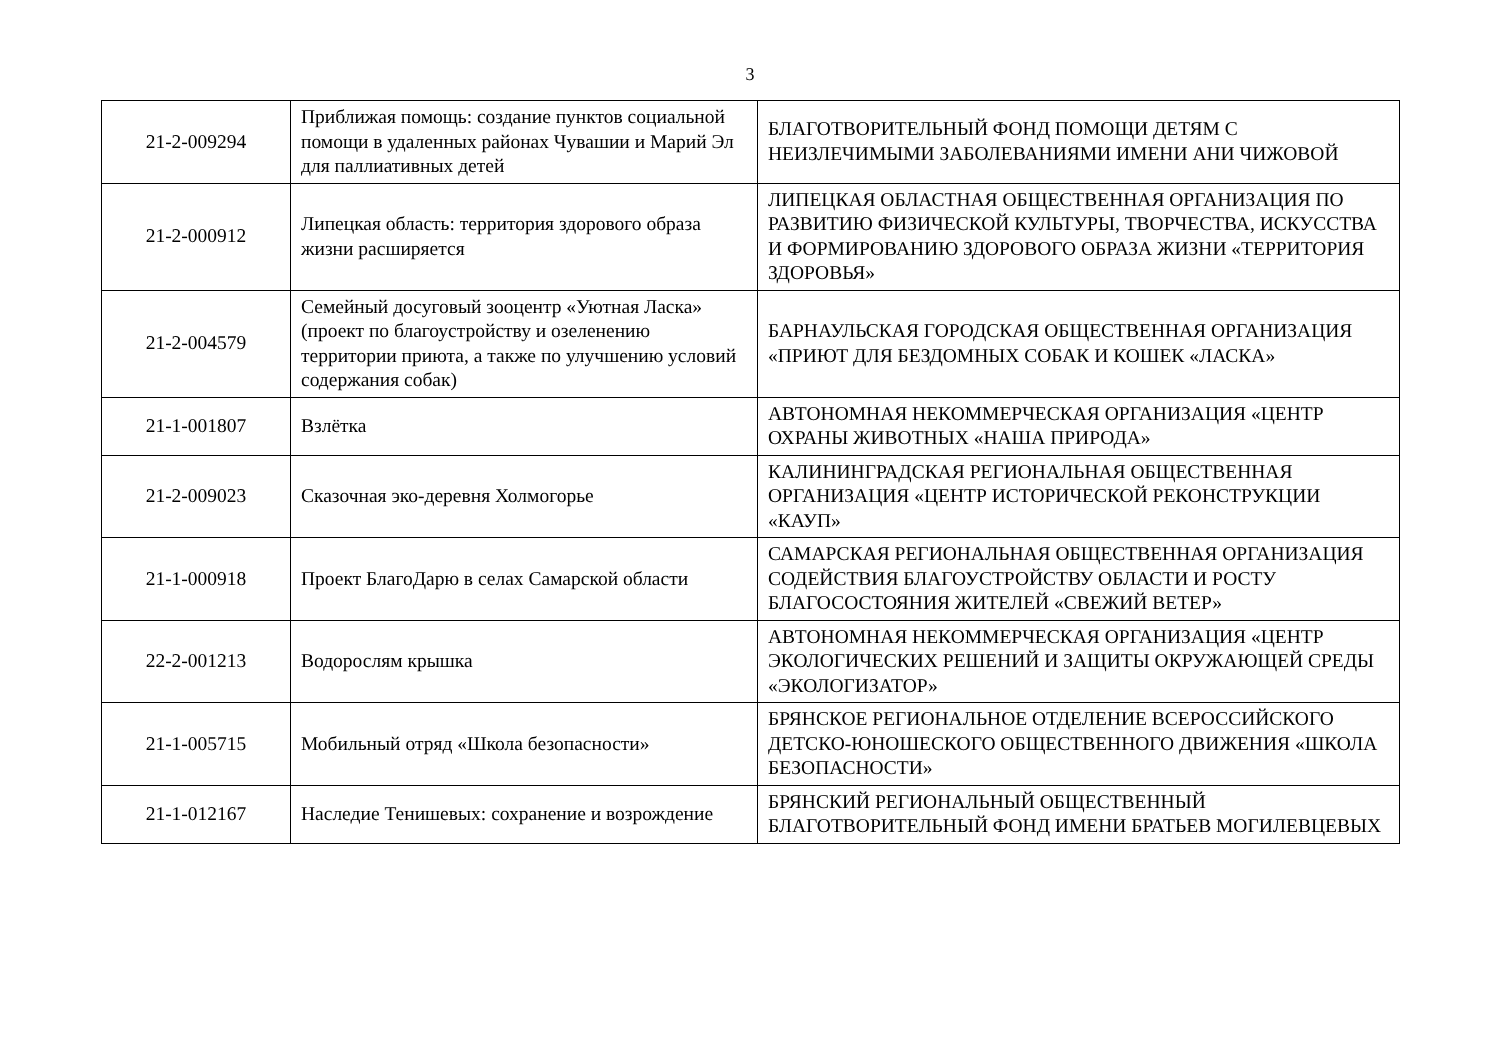3
| 21-2-009294 | Приближая помощь: создание пунктов социальной помощи в удаленных районах Чувашии и Марий Эл для паллиативных детей | БЛАГОТВОРИТЕЛЬНЫЙ ФОНД ПОМОЩИ ДЕТЯМ С НЕИЗЛЕЧИМЫМИ ЗАБОЛЕВАНИЯМИ ИМЕНИ АНИ ЧИЖОВОЙ |
| 21-2-000912 | Липецкая область: территория здорового образа жизни расширяется | ЛИПЕЦКАЯ ОБЛАСТНАЯ ОБЩЕСТВЕННАЯ ОРГАНИЗАЦИЯ ПО РАЗВИТИЮ ФИЗИЧЕСКОЙ КУЛЬТУРЫ, ТВОРЧЕСТВА, ИСКУССТВА И ФОРМИРОВАНИЮ ЗДОРОВОГО ОБРАЗА ЖИЗНИ «ТЕРРИТОРИЯ ЗДОРОВЬЯ» |
| 21-2-004579 | Семейный досуговый зооцентр «Уютная Ласка» (проект по благоустройству и озеленению территории приюта, а также по улучшению условий содержания собак) | БАРНАУЛЬСКАЯ ГОРОДСКАЯ ОБЩЕСТВЕННАЯ ОРГАНИЗАЦИЯ «ПРИЮТ ДЛЯ БЕЗДОМНЫХ СОБАК И КОШЕК «ЛАСКА» |
| 21-1-001807 | Взлётка | АВТОНОМНАЯ НЕКОММЕРЧЕСКАЯ ОРГАНИЗАЦИЯ «ЦЕНТР ОХРАНЫ ЖИВОТНЫХ «НАША ПРИРОДА» |
| 21-2-009023 | Сказочная эко-деревня Холмогорье | КАЛИНИНГРАДСКАЯ РЕГИОНАЛЬНАЯ ОБЩЕСТВЕННАЯ ОРГАНИЗАЦИЯ «ЦЕНТР ИСТОРИЧЕСКОЙ РЕКОНСТРУКЦИИ «КАУП» |
| 21-1-000918 | Проект БлагоДарю в селах Самарской области | САМАРСКАЯ РЕГИОНАЛЬНАЯ ОБЩЕСТВЕННАЯ ОРГАНИЗАЦИЯ СОДЕЙСТВИЯ БЛАГОУСТРОЙСТВУ ОБЛАСТИ И РОСТУ БЛАГОСОСТОЯНИЯ ЖИТЕЛЕЙ «СВЕЖИЙ ВЕТЕР» |
| 22-2-001213 | Водорослям крышка | АВТОНОМНАЯ НЕКОММЕРЧЕСКАЯ ОРГАНИЗАЦИЯ «ЦЕНТР ЭКОЛОГИЧЕСКИХ РЕШЕНИЙ И ЗАЩИТЫ ОКРУЖАЮЩЕЙ СРЕДЫ «ЭКОЛОГИЗАТОР» |
| 21-1-005715 | Мобильный отряд «Школа безопасности» | БРЯНСКОЕ РЕГИОНАЛЬНОЕ ОТДЕЛЕНИЕ ВСЕРОССИЙСКОГО ДЕТСКО-ЮНОШЕСКОГО ОБЩЕСТВЕННОГО ДВИЖЕНИЯ «ШКОЛА БЕЗОПАСНОСТИ» |
| 21-1-012167 | Наследие Тенишевых: сохранение и возрождение | БРЯНСКИЙ РЕГИОНАЛЬНЫЙ ОБЩЕСТВЕННЫЙ БЛАГОТВОРИТЕЛЬНЫЙ ФОНД ИМЕНИ БРАТЬЕВ МОГИЛЕВЦЕВЫХ |